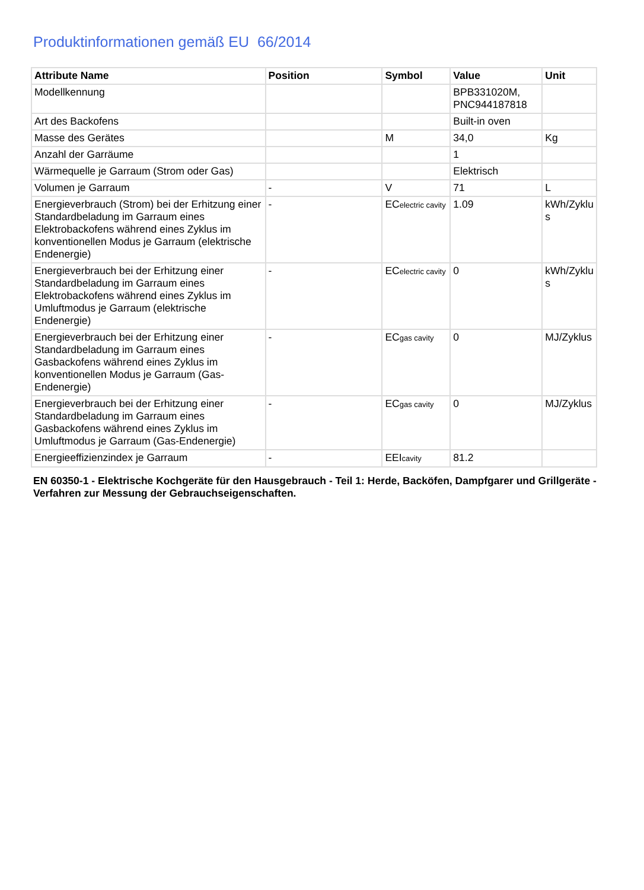Produktinformationen gemäß EU 66/2014
| Attribute Name | Position | Symbol | Value | Unit |
| --- | --- | --- | --- | --- |
| Modellkennung | | | BPB331020M, PNC944187818 | |
| Art des Backofens | | | Built-in oven | |
| Masse des Gerätes | | M | 34,0 | Kg |
| Anzahl der Garräume | | | 1 | |
| Wärmequelle je Garraum (Strom oder Gas) | | | Elektrisch | |
| Volumen je Garraum | - | V | 71 | L |
| Energieverbrauch (Strom) bei der Erhitzung einer Standardbeladung im Garraum eines Elektrobackofens während eines Zyklus im konventionellen Modus je Garraum (elektrische Endenergie) | - | EC electric cavity | 1.09 | kWh/Zyklu s |
| Energieverbrauch bei der Erhitzung einer Standardbeladung im Garraum eines Elektrobackofens während eines Zyklus im Umluftmodus je Garraum (elektrische Endenergie) | - | EC electric cavity | 0 | kWh/Zyklu s |
| Energieverbrauch bei der Erhitzung einer Standardbeladung im Garraum eines Gasbackofens während eines Zyklus im konventionellen Modus je Garraum (Gas-Endenergie) | - | EC gas cavity | 0 | MJ/Zyklus |
| Energieverbrauch bei der Erhitzung einer Standardbeladung im Garraum eines Gasbackofens während eines Zyklus im Umluftmodus je Garraum (Gas-Endenergie) | - | EC gas cavity | 0 | MJ/Zyklus |
| Energieeffizienzindex je Garraum | - | EEI cavity | 81.2 | |
EN 60350-1 - Elektrische Kochgeräte für den Hausgebrauch - Teil 1: Herde, Backöfen, Dampfgarer und Grillgeräte - Verfahren zur Messung der Gebrauchseigenschaften.